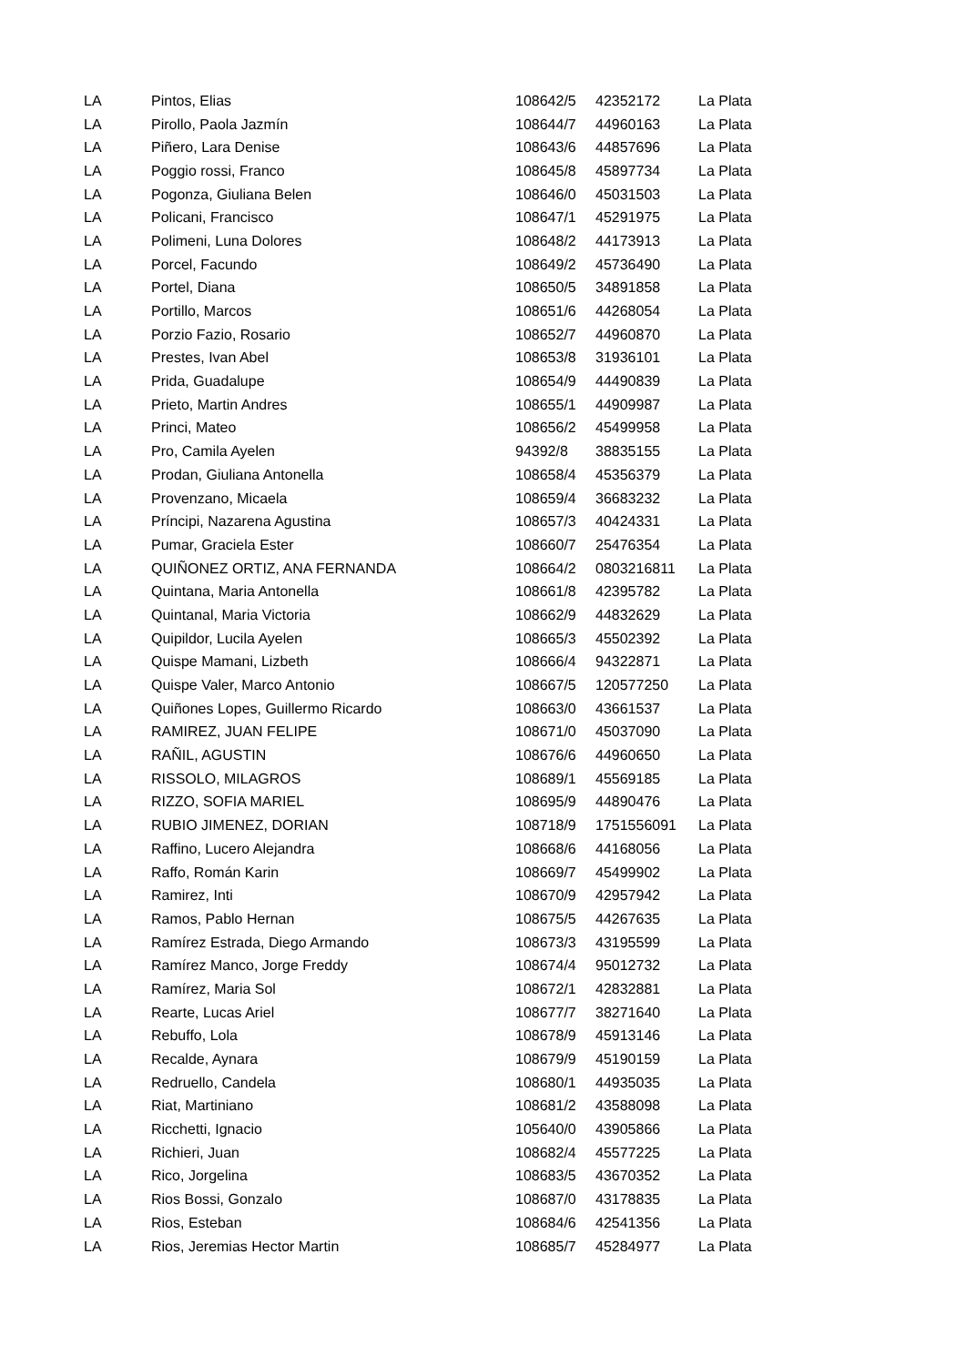| LA | Pintos, Elias | 108642/5 | 42352172 | La Plata |
| LA | Pirollo, Paola Jazmín | 108644/7 | 44960163 | La Plata |
| LA | Piñero, Lara Denise | 108643/6 | 44857696 | La Plata |
| LA | Poggio rossi, Franco | 108645/8 | 45897734 | La Plata |
| LA | Pogonza, Giuliana Belen | 108646/0 | 45031503 | La Plata |
| LA | Policani, Francisco | 108647/1 | 45291975 | La Plata |
| LA | Polimeni, Luna Dolores | 108648/2 | 44173913 | La Plata |
| LA | Porcel, Facundo | 108649/2 | 45736490 | La Plata |
| LA | Portel, Diana | 108650/5 | 34891858 | La Plata |
| LA | Portillo, Marcos | 108651/6 | 44268054 | La Plata |
| LA | Porzio Fazio, Rosario | 108652/7 | 44960870 | La Plata |
| LA | Prestes, Ivan Abel | 108653/8 | 31936101 | La Plata |
| LA | Prida, Guadalupe | 108654/9 | 44490839 | La Plata |
| LA | Prieto, Martin Andres | 108655/1 | 44909987 | La Plata |
| LA | Princi, Mateo | 108656/2 | 45499958 | La Plata |
| LA | Pro, Camila Ayelen | 94392/8 | 38835155 | La Plata |
| LA | Prodan, Giuliana Antonella | 108658/4 | 45356379 | La Plata |
| LA | Provenzano, Micaela | 108659/4 | 36683232 | La Plata |
| LA | Príncipi, Nazarena Agustina | 108657/3 | 40424331 | La Plata |
| LA | Pumar, Graciela Ester | 108660/7 | 25476354 | La Plata |
| LA | QUIÑONEZ ORTIZ, ANA FERNANDA | 108664/2 | 0803216811 | La Plata |
| LA | Quintana, Maria Antonella | 108661/8 | 42395782 | La Plata |
| LA | Quintanal, Maria Victoria | 108662/9 | 44832629 | La Plata |
| LA | Quipildor, Lucila Ayelen | 108665/3 | 45502392 | La Plata |
| LA | Quispe Mamani, Lizbeth | 108666/4 | 94322871 | La Plata |
| LA | Quispe Valer, Marco Antonio | 108667/5 | 120577250 | La Plata |
| LA | Quiñones Lopes, Guillermo Ricardo | 108663/0 | 43661537 | La Plata |
| LA | RAMIREZ, JUAN FELIPE | 108671/0 | 45037090 | La Plata |
| LA | RAÑIL, AGUSTIN | 108676/6 | 44960650 | La Plata |
| LA | RISSOLO, MILAGROS | 108689/1 | 45569185 | La Plata |
| LA | RIZZO, SOFIA MARIEL | 108695/9 | 44890476 | La Plata |
| LA | RUBIO JIMENEZ, DORIAN | 108718/9 | 1751556091 | La Plata |
| LA | Raffino, Lucero Alejandra | 108668/6 | 44168056 | La Plata |
| LA | Raffo, Román Karin | 108669/7 | 45499902 | La Plata |
| LA | Ramirez, Inti | 108670/9 | 42957942 | La Plata |
| LA | Ramos, Pablo Hernan | 108675/5 | 44267635 | La Plata |
| LA | Ramírez Estrada, Diego Armando | 108673/3 | 43195599 | La Plata |
| LA | Ramírez Manco, Jorge Freddy | 108674/4 | 95012732 | La Plata |
| LA | Ramírez, Maria Sol | 108672/1 | 42832881 | La Plata |
| LA | Rearte, Lucas Ariel | 108677/7 | 38271640 | La Plata |
| LA | Rebuffo, Lola | 108678/9 | 45913146 | La Plata |
| LA | Recalde, Aynara | 108679/9 | 45190159 | La Plata |
| LA | Redruello, Candela | 108680/1 | 44935035 | La Plata |
| LA | Riat, Martiniano | 108681/2 | 43588098 | La Plata |
| LA | Ricchetti, Ignacio | 105640/0 | 43905866 | La Plata |
| LA | Richieri, Juan | 108682/4 | 45577225 | La Plata |
| LA | Rico, Jorgelina | 108683/5 | 43670352 | La Plata |
| LA | Rios Bossi, Gonzalo | 108687/0 | 43178835 | La Plata |
| LA | Rios, Esteban | 108684/6 | 42541356 | La Plata |
| LA | Rios, Jeremias Hector Martin | 108685/7 | 45284977 | La Plata |